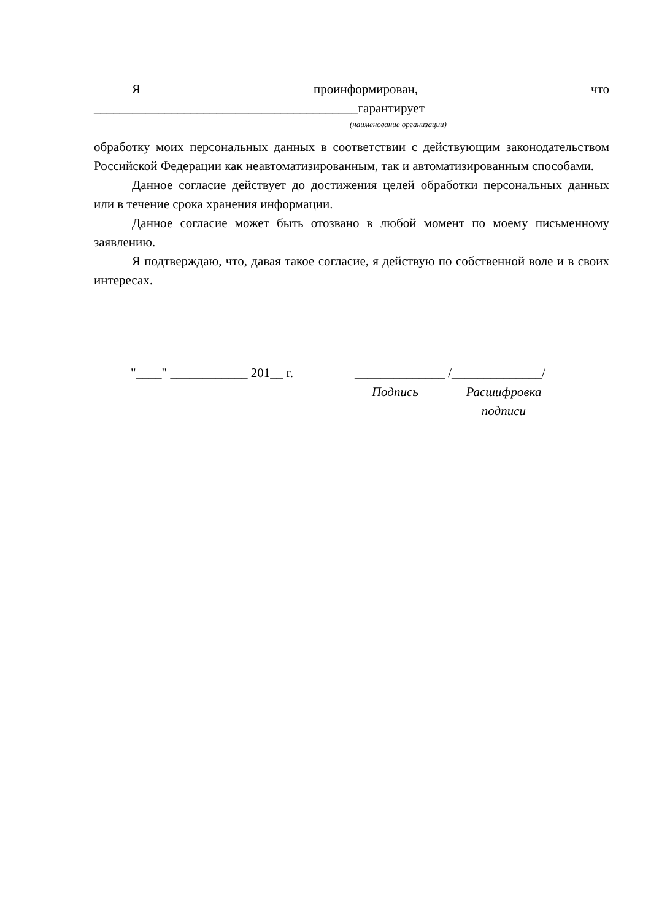Япроинформирован, что
_________________________________________гарантирует
(наименование организации)
обработку моих персональных данных в соответствии с действующим законодательством Российской Федерации как неавтоматизированным, так и автоматизированным способами.
Данное согласие действует до достижения целей обработки персональных данных или в течение срока хранения информации.
Данное согласие может быть отозвано в любой момент по моему письменному заявлению.
Я подтверждаю, что, давая такое согласие, я действую по собственной воле и в своих интересах.
"____" ____________ 201__ г. ______________ /______________/
Подпись Расшифровка подписи